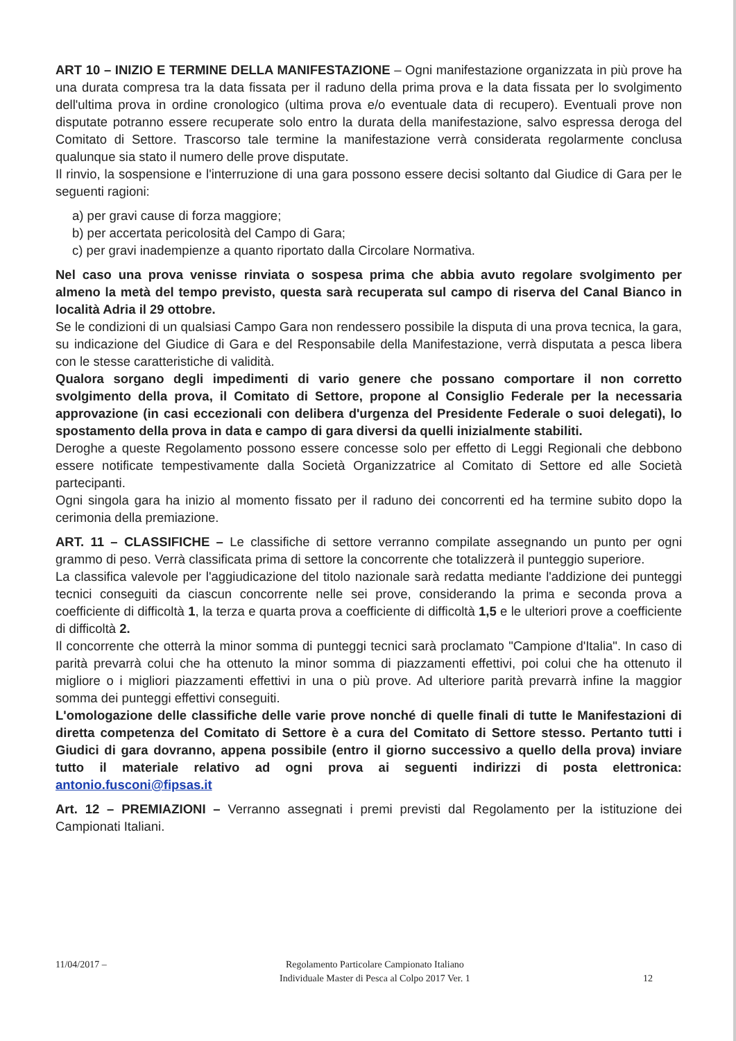ART 10 – INIZIO E TERMINE DELLA MANIFESTAZIONE – Ogni manifestazione organizzata in più prove ha una durata compresa tra la data fissata per il raduno della prima prova e la data fissata per lo svolgimento dell'ultima prova in ordine cronologico (ultima prova e/o eventuale data di recupero). Eventuali prove non disputate potranno essere recuperate solo entro la durata della manifestazione, salvo espressa deroga del Comitato di Settore. Trascorso tale termine la manifestazione verrà considerata regolarmente conclusa qualunque sia stato il numero delle prove disputate.
Il rinvio, la sospensione e l'interruzione di una gara possono essere decisi soltanto dal Giudice di Gara per le seguenti ragioni:
a) per gravi cause di forza maggiore;
b) per accertata pericolosità del Campo di Gara;
c) per gravi inadempienze a quanto riportato dalla Circolare Normativa.
Nel caso una prova venisse rinviata o sospesa prima che abbia avuto regolare svolgimento per almeno la metà del tempo previsto, questa sarà recuperata sul campo di riserva del Canal Bianco in località Adria il 29 ottobre.
Se le condizioni di un qualsiasi Campo Gara non rendessero possibile la disputa di una prova tecnica, la gara, su indicazione del Giudice di Gara e del Responsabile della Manifestazione, verrà disputata a pesca libera con le stesse caratteristiche di validità.
Qualora sorgano degli impedimenti di vario genere che possano comportare il non corretto svolgimento della prova, il Comitato di Settore, propone al Consiglio Federale per la necessaria approvazione (in casi eccezionali con delibera d'urgenza del Presidente Federale o suoi delegati), lo spostamento della prova in data e campo di gara diversi da quelli inizialmente stabiliti.
Deroghe a queste Regolamento possono essere concesse solo per effetto di Leggi Regionali che debbono essere notificate tempestivamente dalla Società Organizzatrice al Comitato di Settore ed alle Società partecipanti.
Ogni singola gara ha inizio al momento fissato per il raduno dei concorrenti ed ha termine subito dopo la cerimonia della premiazione.
ART. 11 – CLASSIFICHE – Le classifiche di settore verranno compilate assegnando un punto per ogni grammo di peso. Verrà classificata prima di settore la concorrente che totalizzerà il punteggio superiore.
La classifica valevole per l'aggiudicazione del titolo nazionale sarà redatta mediante l'addizione dei punteggi tecnici conseguiti da ciascun concorrente nelle sei prove, considerando la prima e seconda prova a coefficiente di difficoltà 1, la terza e quarta prova a coefficiente di difficoltà 1,5 e le ulteriori prove a coefficiente di difficoltà 2.
Il concorrente che otterrà la minor somma di punteggi tecnici sarà proclamato "Campione d'Italia". In caso di parità prevarrà colui che ha ottenuto la minor somma di piazzamenti effettivi, poi colui che ha ottenuto il migliore o i migliori piazzamenti effettivi in una o più prove. Ad ulteriore parità prevarrà infine la maggior somma dei punteggi effettivi conseguiti.
L'omologazione delle classifiche delle varie prove nonché di quelle finali di tutte le Manifestazioni di diretta competenza del Comitato di Settore è a cura del Comitato di Settore stesso. Pertanto tutti i Giudici di gara dovranno, appena possibile (entro il giorno successivo a quello della prova) inviare tutto il materiale relativo ad ogni prova ai seguenti indirizzi di posta elettronica: antonio.fusconi@fipsas.it
Art. 12 – PREMIAZIONI – Verranno assegnati i premi previsti dal Regolamento per la istituzione dei Campionati Italiani.
11/04/2017 – Regolamento Particolare Campionato Italiano
Individuale Master di Pesca al Colpo 2017 Ver. 1
12